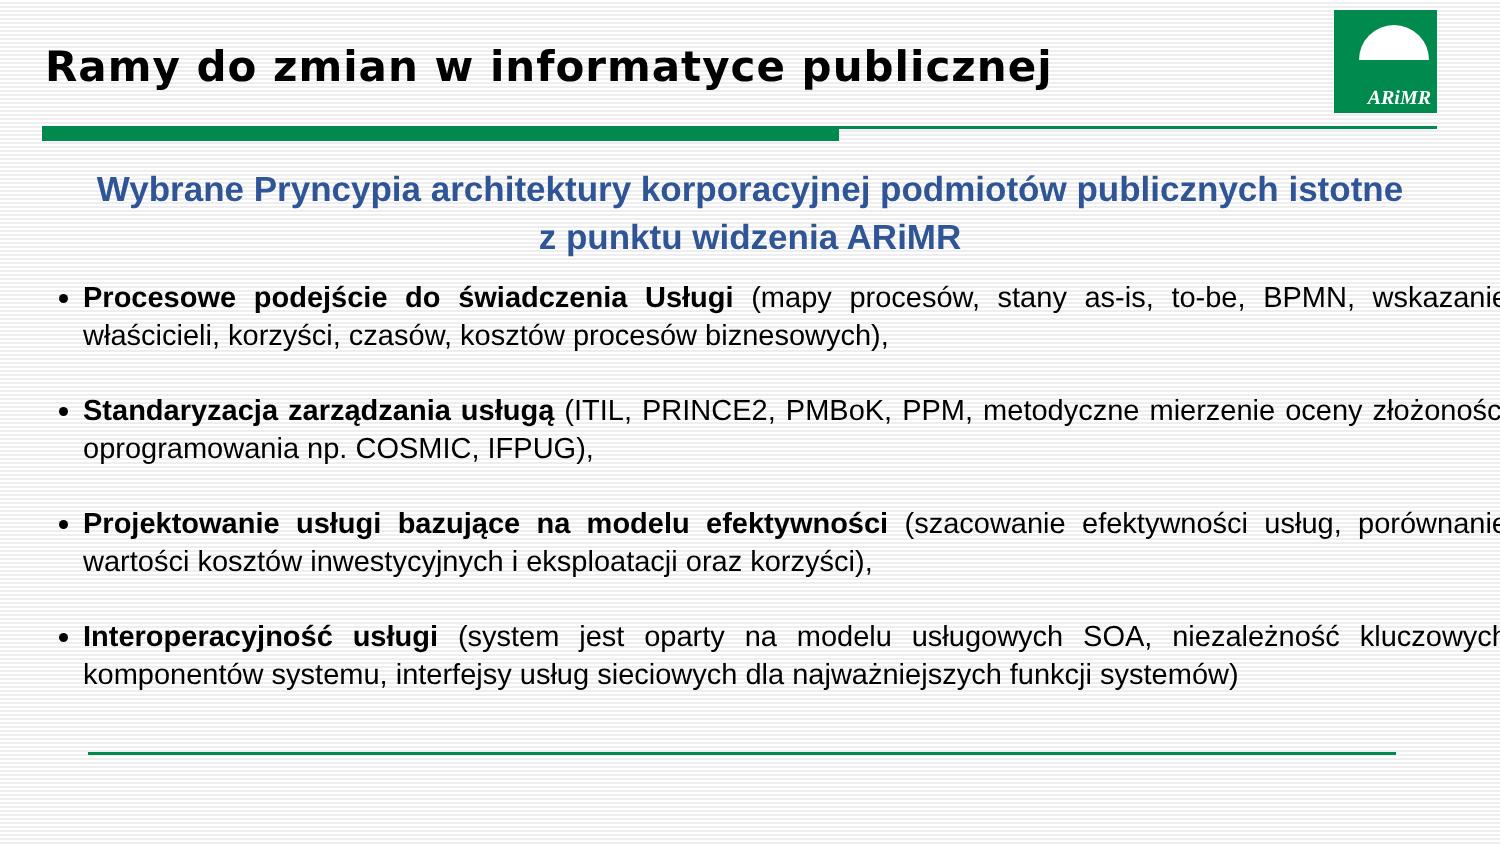ARiMR
Ramy do zmian w informatyce publicznej
Wybrane Pryncypia architektury korporacyjnej podmiotów publicznych istotne
z punktu widzenia ARiMR
Procesowe podejście do świadczenia Usługi (mapy procesów, stany as-is, to-be, BPMN, wskazanie właścicieli, korzyści, czasów, kosztów procesów biznesowych),
Standaryzacja zarządzania usługą (ITIL, PRINCE2, PMBoK, PPM, metodyczne mierzenie oceny złożoności oprogramowania np. COSMIC, IFPUG),
Projektowanie usługi bazujące na modelu efektywności (szacowanie efektywności usług, porównanie wartości kosztów inwestycyjnych i eksploatacji oraz korzyści),
Interoperacyjność usługi (system jest oparty na modelu usługowych SOA, niezależność kluczowych komponentów systemu, interfejsy usług sieciowych dla najważniejszych funkcji systemów)